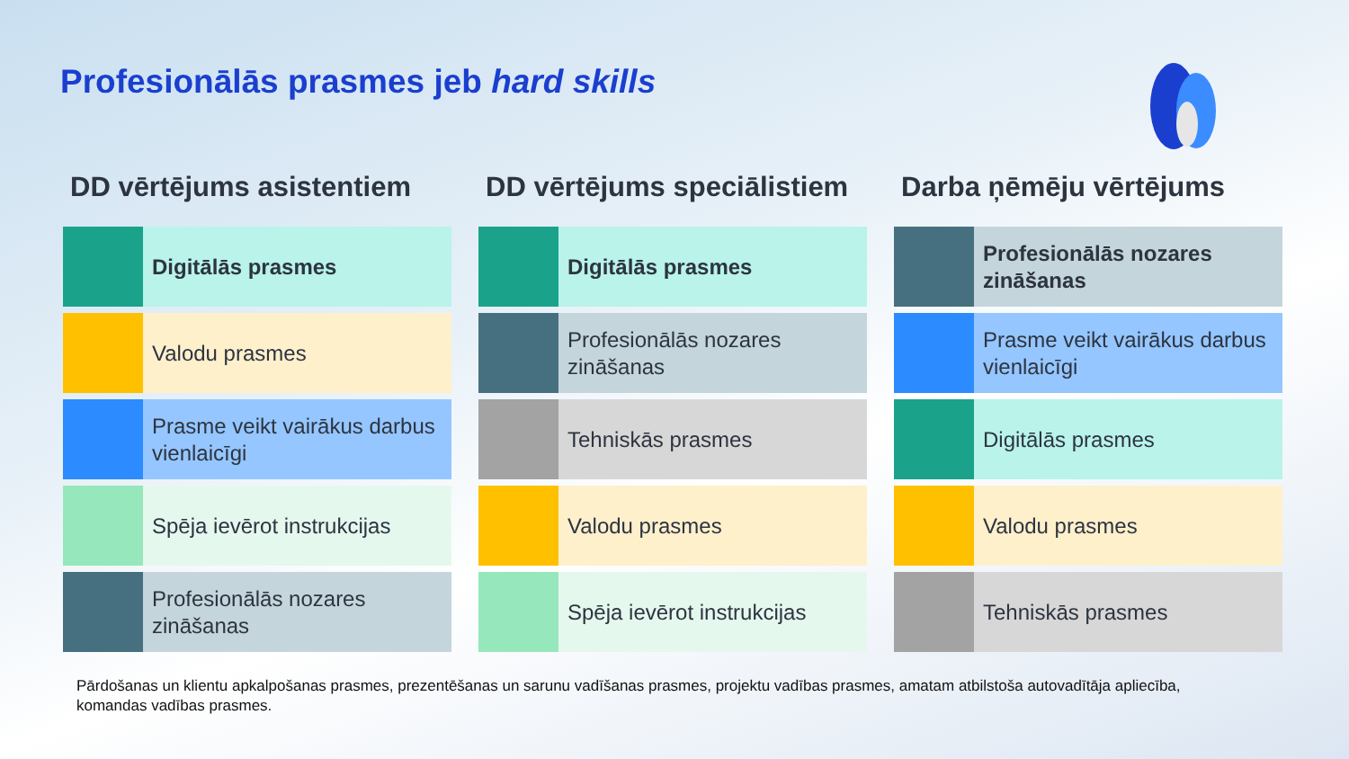Profesionālās prasmes jeb hard skills
DD vērtējums asistentiem
Digitālās prasmes
Valodu prasmes
Prasme veikt vairākus darbus vienlaicīgi
Spēja ievērot instrukcijas
Profesionālās nozares zināšanas
DD vērtējums speciālistiem
Digitālās prasmes
Profesionālās nozares zināšanas
Tehniskās prasmes
Valodu prasmes
Spēja ievērot instrukcijas
Darba ņēmēju vērtējums
Profesionālās nozares zināšanas
Prasme veikt vairākus darbus vienlaicīgi
Digitālās prasmes
Valodu prasmes
Tehniskās prasmes
Pārdošanas un klientu apkalpošanas prasmes, prezentēšanas un sarunu vadīšanas prasmes, projektu vadības prasmes, amatam atbilstoša autovadītāja apliecība, komandas vadības prasmes.